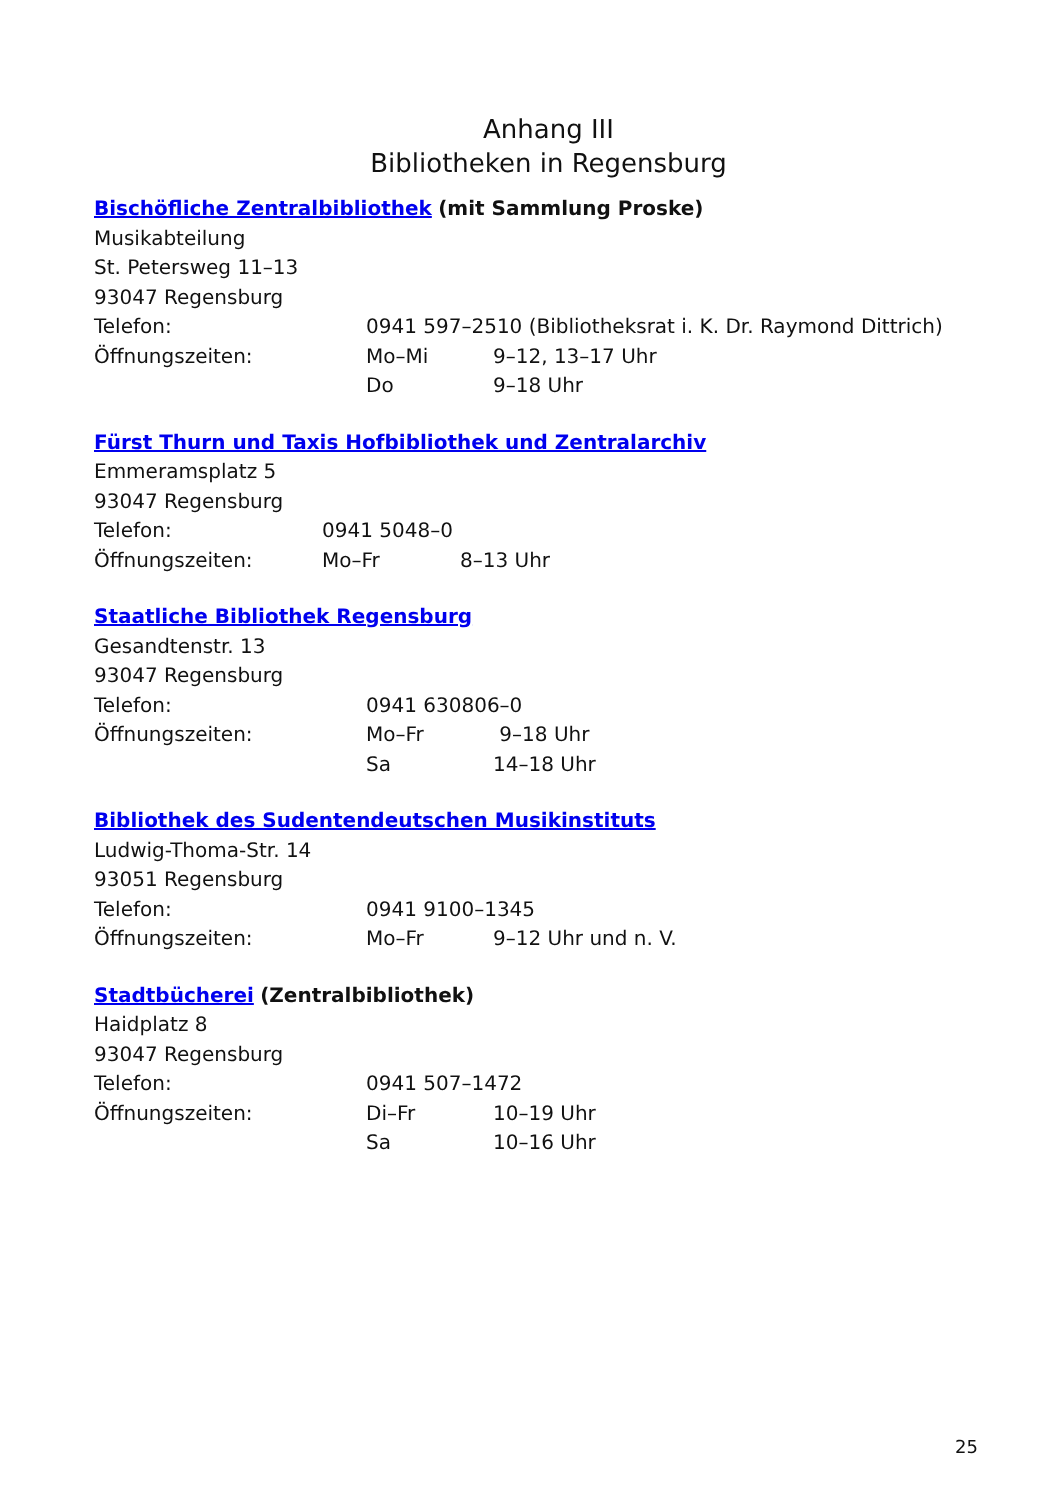Anhang III
Bibliotheken in Regensburg
Bischöfliche Zentralbibliothek (mit Sammlung Proske)
Musikabteilung
St. Petersweg 11–13
93047 Regensburg
Telefon: 0941 597–2510 (Bibliotheksrat i. K. Dr. Raymond Dittrich)
Öffnungszeiten: Mo–Mi 9–12, 13–17 Uhr
Do 9–18 Uhr
Fürst Thurn und Taxis Hofbibliothek und Zentralarchiv
Emmeramsplatz 5
93047 Regensburg
Telefon: 0941 5048–0
Öffnungszeiten: Mo–Fr 8–13 Uhr
Staatliche Bibliothek Regensburg
Gesandtenstr. 13
93047 Regensburg
Telefon: 0941 630806–0
Öffnungszeiten: Mo–Fr 9–18 Uhr
Sa 14–18 Uhr
Bibliothek des Sudentendeutschen Musikinstituts
Ludwig-Thoma-Str. 14
93051 Regensburg
Telefon: 0941 9100–1345
Öffnungszeiten: Mo–Fr 9–12 Uhr und n. V.
Stadtbücherei (Zentralbibliothek)
Haidplatz 8
93047 Regensburg
Telefon: 0941 507–1472
Öffnungszeiten: Di–Fr 10–19 Uhr
Sa 10–16 Uhr
25